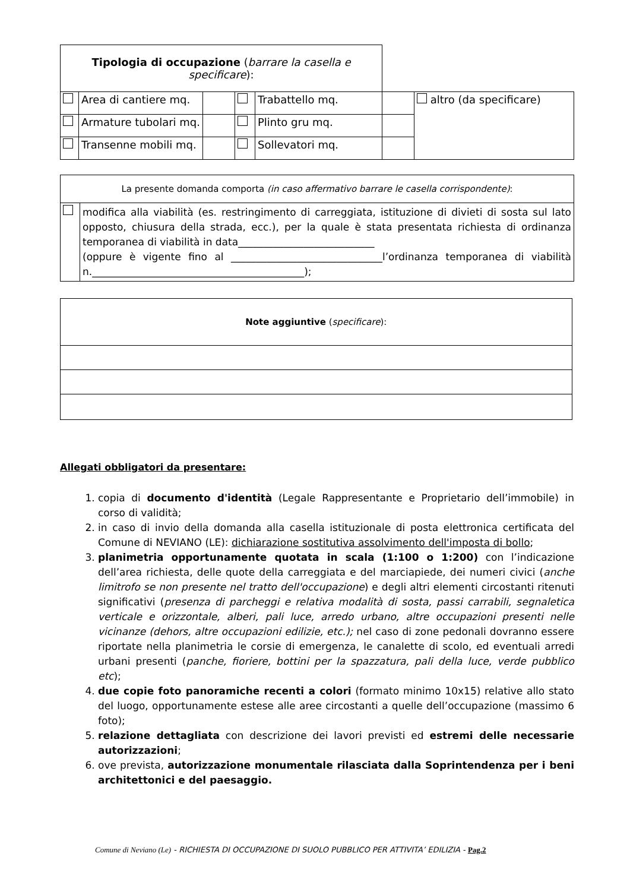| Tipologia di occupazione ( barrare la casella e specificare ): | | | | | | |
| | Area di cantiere mq. | | | Trabattello mq. | | altro (da specificare) |
| | Armature tubolari mq. | | | Plinto gru mq. | | |
| | Transenne mobili mq. | | | Sollevatori mq. | | |
| La presente domanda comporta (in caso affermativo barrare le casella corrispondente) : | |
| | modifica alla viabilità (es. restringimento di carreggiata, istituzione di divieti di sosta sul lato opposto, chiusura della strada, ecc.), per la quale è stata presentata richiesta di ordinanza temporanea di viabilità in data___________________________ (oppure è vigente fino al ______________________________l’ordinanza temporanea di viabilità n.__________________________________________); |
| Note aggiuntive ( specificare ): |
Allegati obbligatori da presentare:
1. copia di documento d'identità (Legale Rappresentante e Proprietario dell’immobile) in corso di validità;
2. in caso di invio della domanda alla casella istituzionale di posta elettronica certificata del Comune di NEVIANO (LE): dichiarazione sostitutiva assolvimento dell'imposta di bollo;
3. planimetria opportunamente quotata in scala (1:100 o 1:200) con l’indicazione dell’area richiesta, delle quote della carreggiata e del marciapiede, dei numeri civici (anche limitrofo se non presente nel tratto dell'occupazione) e degli altri elementi circostanti ritenuti significativi (presenza di parcheggi e relativa modalità di sosta, passi carrabili, segnaletica verticale e orizzontale, alberi, pali luce, arredo urbano, altre occupazioni presenti nelle vicinanze (dehors, altre occupazioni edilizie, etc.); nel caso di zone pedonali dovranno essere riportate nella planimetria le corsie di emergenza, le canalette di scolo, ed eventuali arredi urbani presenti (panche, fioriere, bottini per la spazzatura, pali della luce, verde pubblico etc);
4. due copie foto panoramiche recenti a colori (formato minimo 10x15) relative allo stato del luogo, opportunamente estese alle aree circostanti a quelle dell’occupazione (massimo 6 foto);
5. relazione dettagliata con descrizione dei lavori previsti ed estremi delle necessarie autorizzazioni;
6. ove prevista, autorizzazione monumentale rilasciata dalla Soprintendenza per i beni architettonici e del paesaggio.
Comune di Neviano (Le) - RICHIESTA DI OCCUPAZIONE DI SUOLO PUBBLICO PER ATTIVITA’ EDILIZIA - Pag.2